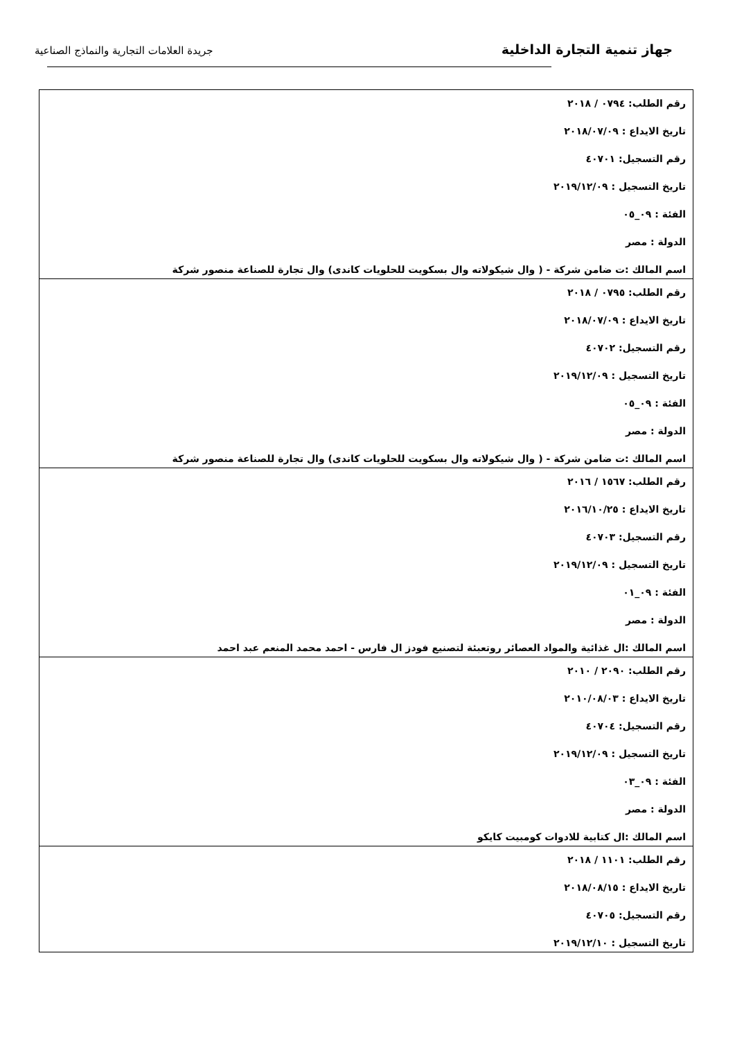جهاز تنمية التجارة الداخلية
جريدة العلامات التجارية والنماذج الصناعية
| رقم الطلب: ٠٧٩٤ / ٢٠١٨ تاريخ الايداع : ٢٠١٨/٠٧/٠٩ رقم التسجيل: ٤٠٧٠١ تاريخ التسجيل : ٢٠١٩/١٢/٠٩ الفئة : ٠٩_٠٥ الدولة : مصر اسم المالك :ت ضامن شركة - ( وال شيكولاته وال بسكويت للحلويات كاندى) وال تجارة للصناعة منصور شركة |
| رقم الطلب: ٠٧٩٥ / ٢٠١٨ تاريخ الايداع : ٢٠١٨/٠٧/٠٩ رقم التسجيل: ٤٠٧٠٢ تاريخ التسجيل : ٢٠١٩/١٢/٠٩ الفئة : ٠٩_٠٥ الدولة : مصر اسم المالك :ت ضامن شركة - ( وال شيكولاته وال بسكويت للحلويات كاندى) وال تجارة للصناعة منصور شركة |
| رقم الطلب: ١٥٦٧ / ٢٠١٦ تاريخ الايداع : ٢٠١٦/١٠/٢٥ رقم التسجيل: ٤٠٧٠٣ تاريخ التسجيل : ٢٠١٩/١٢/٠٩ الفئة : ٠٩_٠١ الدولة : مصر اسم المالك :ال غذائية والمواد العصائر روتعبئة لتصنيع فودز ال فارس - احمد محمد المنعم عبد احمد |
| رقم الطلب: ٢٠٩٠ / ٢٠١٠ تاريخ الايداع : ٢٠١٠/٠٨/٠٣ رقم التسجيل: ٤٠٧٠٤ تاريخ التسجيل : ٢٠١٩/١٢/٠٩ الفئة : ٠٩_٠٣ الدولة : مصر اسم المالك :ال كتابية للادوات كومبيت كايكو |
| رقم الطلب: ١١٠١ / ٢٠١٨ تاريخ الايداع : ٢٠١٨/٠٨/١٥ رقم التسجيل: ٤٠٧٠٥ تاريخ التسجيل : ٢٠١٩/١٢/١٠ |